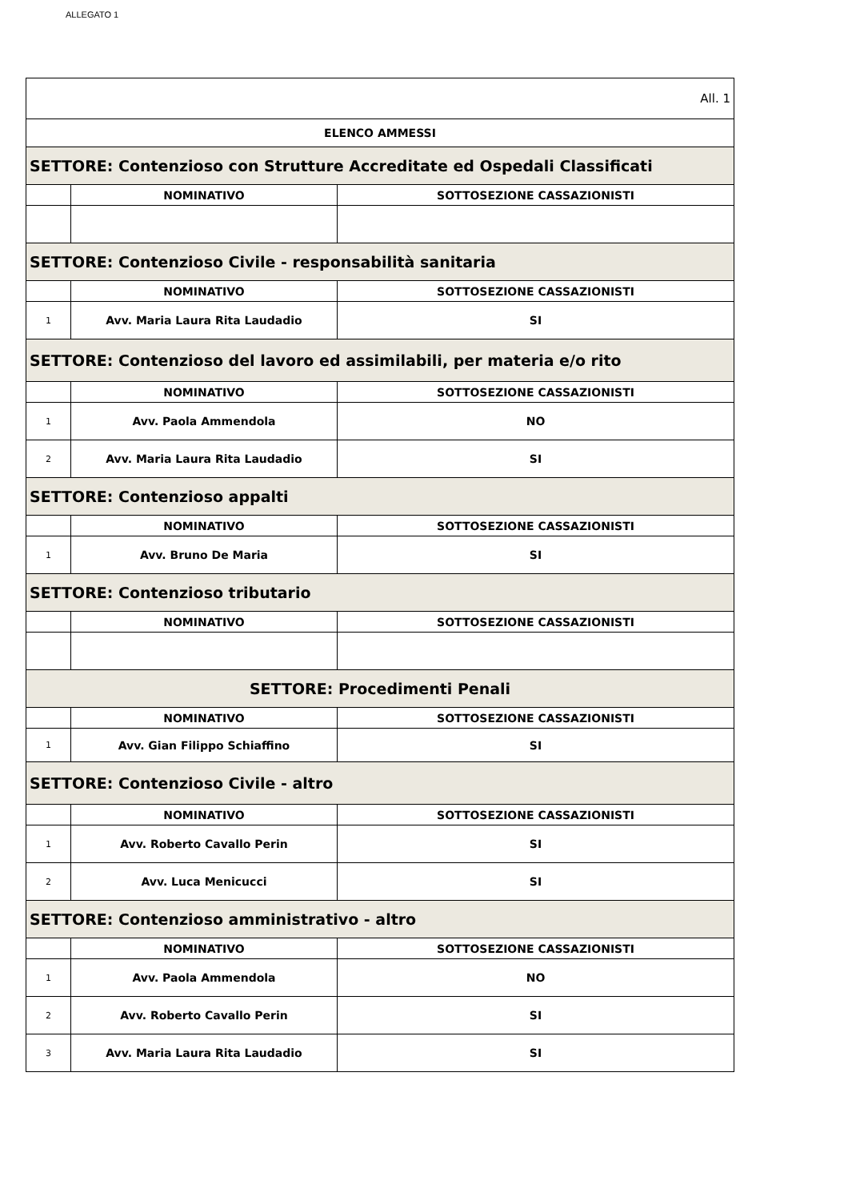ALLEGATO 1
| All. 1 | | |
| ELENCO AMMESSI | | |
| SETTORE: Contenzioso con Strutture Accreditate ed Ospedali Classificati | | |
| | NOMINATIVO | SOTTOSEZIONE CASSAZIONISTI |
| SETTORE: Contenzioso Civile - responsabilità sanitaria | | |
| | NOMINATIVO | SOTTOSEZIONE CASSAZIONISTI |
| 1 | Avv. Maria Laura Rita Laudadio | SI |
| SETTORE: Contenzioso del lavoro ed assimilabili, per materia e/o rito | | |
| | NOMINATIVO | SOTTOSEZIONE CASSAZIONISTI |
| 1 | Avv. Paola Ammendola | NO |
| 2 | Avv. Maria Laura Rita Laudadio | SI |
| SETTORE: Contenzioso appalti | | |
| | NOMINATIVO | SOTTOSEZIONE CASSAZIONISTI |
| 1 | Avv. Bruno De Maria | SI |
| SETTORE: Contenzioso tributario | | |
| | NOMINATIVO | SOTTOSEZIONE CASSAZIONISTI |
| SETTORE: Procedimenti Penali | | |
| | NOMINATIVO | SOTTOSEZIONE CASSAZIONISTI |
| 1 | Avv. Gian Filippo Schiaffino | SI |
| SETTORE: Contenzioso Civile - altro | | |
| | NOMINATIVO | SOTTOSEZIONE CASSAZIONISTI |
| 1 | Avv. Roberto Cavallo Perin | SI |
| 2 | Avv. Luca Menicucci | SI |
| SETTORE: Contenzioso amministrativo - altro | | |
| | NOMINATIVO | SOTTOSEZIONE CASSAZIONISTI |
| 1 | Avv. Paola Ammendola | NO |
| 2 | Avv. Roberto Cavallo Perin | SI |
| 3 | Avv. Maria Laura Rita Laudadio | SI |